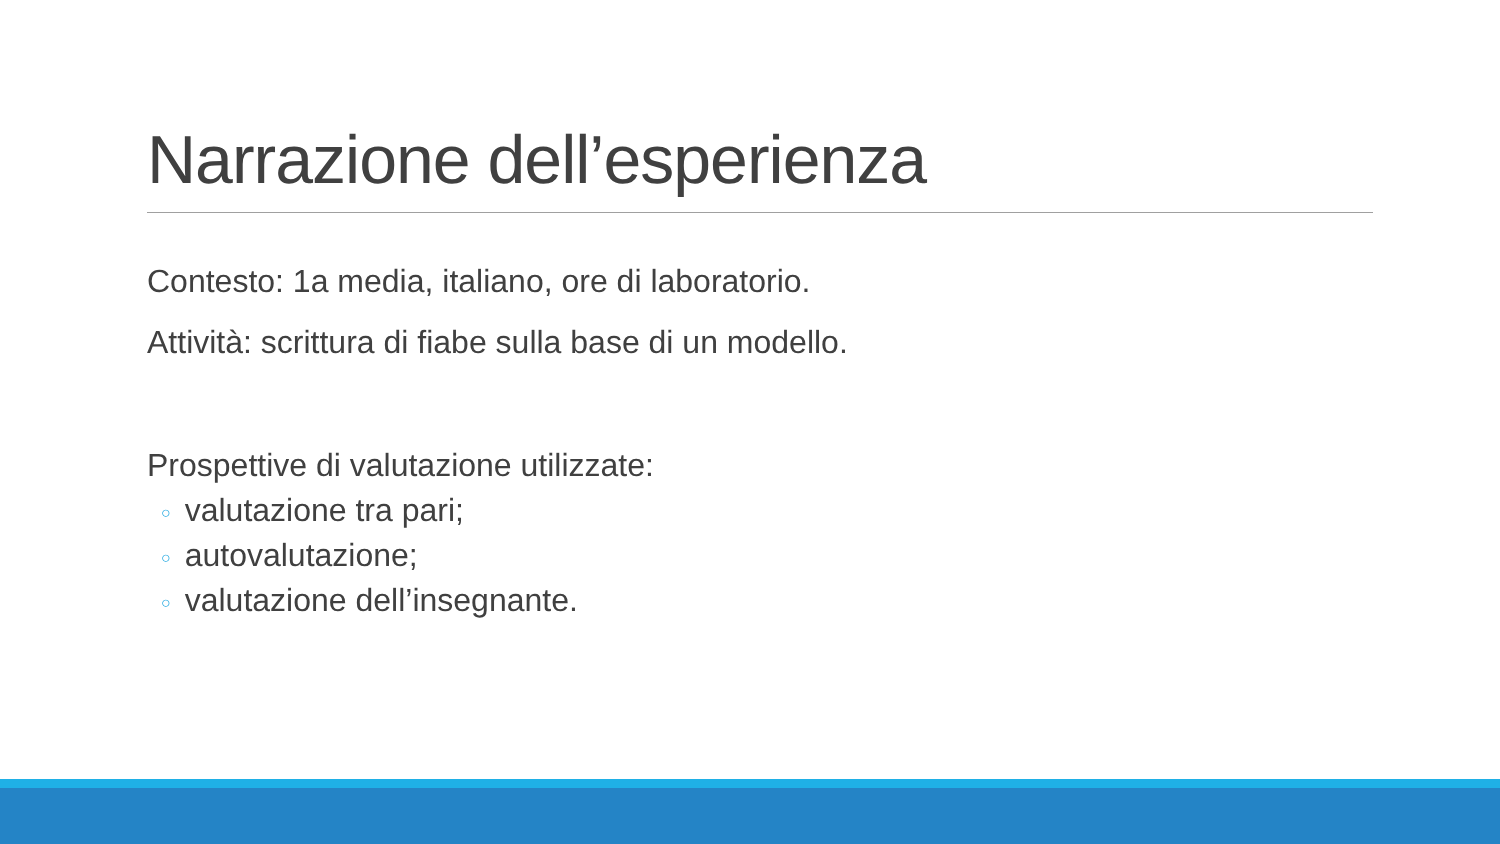Narrazione dell’esperienza
Contesto: 1a media, italiano, ore di laboratorio.
Attività: scrittura di fiabe sulla base di un modello.
Prospettive di valutazione utilizzate:
○ valutazione tra pari;
○ autovalutazione;
○ valutazione dell’insegnante.